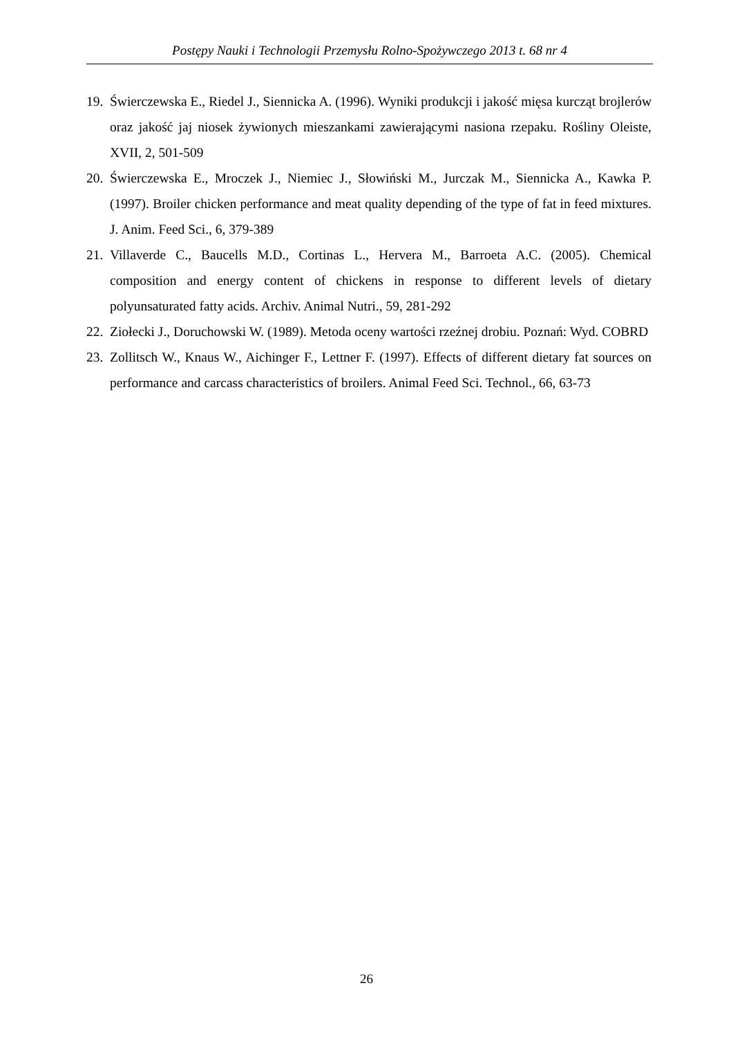Postępy Nauki i Technologii Przemysłu Rolno-Spożywczego 2013 t. 68 nr 4
19. Świerczewska E., Riedel J., Siennicka A. (1996). Wyniki produkcji i jakość mięsa kurcząt brojlerów oraz jakość jaj niosek żywionych mieszankami zawierającymi nasiona rzepaku. Rośliny Oleiste, XVII, 2, 501-509
20. Świerczewska E., Mroczek J., Niemiec J., Słowiński M., Jurczak M., Siennicka A., Kawka P. (1997). Broiler chicken performance and meat quality depending of the type of fat in feed mixtures. J. Anim. Feed Sci., 6, 379-389
21. Villaverde C., Baucells M.D., Cortinas L., Hervera M., Barroeta A.C. (2005). Chemical composition and energy content of chickens in response to different levels of dietary polyunsaturated fatty acids. Archiv. Animal Nutri., 59, 281-292
22. Ziołecki J., Doruchowski W. (1989). Metoda oceny wartości rzeźnej drobiu. Poznań: Wyd. COBRD
23. Zollitsch W., Knaus W., Aichinger F., Lettner F. (1997). Effects of different dietary fat sources on performance and carcass characteristics of broilers. Animal Feed Sci. Technol., 66, 63-73
26